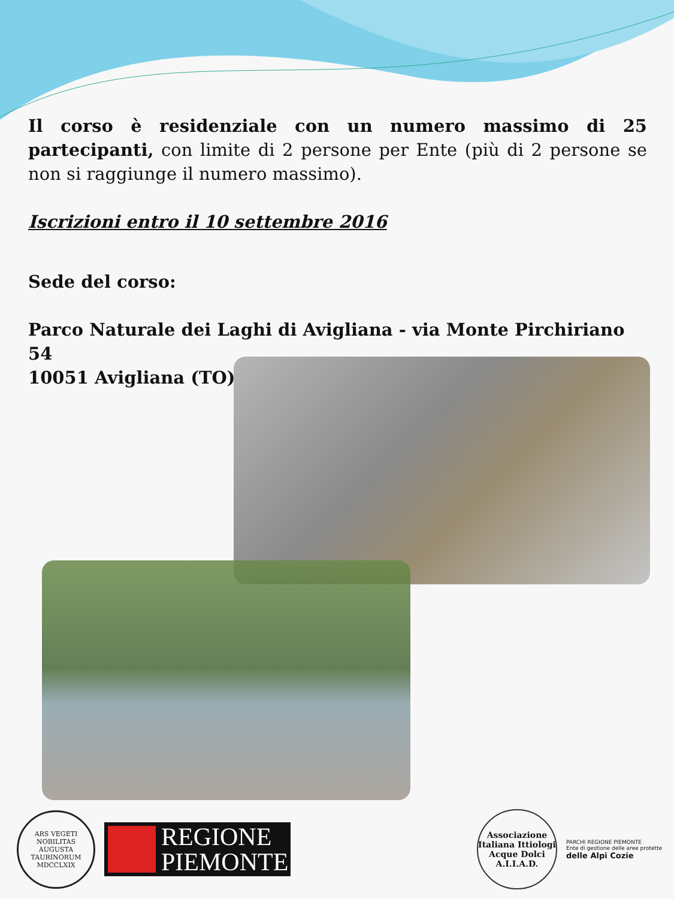Il corso è residenziale con un numero massimo di 25 partecipanti, con limite di 2 persone per Ente (più di 2 persone se non si raggiunge il numero massimo).
Iscrizioni entro il 10 settembre 2016
Sede del corso:
Parco Naturale dei Laghi di Avigliana - via Monte Pirchiriano 54
10051 Avigliana (TO)
ARS VEGETI NOBILITAS
AUGUSTA TAURINORUM
MDCCLXIX
REGIONE
PIEMONTE
Associazione Italiana Ittiologi Acque Dolci
A.I.I.A.D.
PARCHI REGIONE PIEMONTE
Ente di gestione delle aree protette
delle Alpi Cozie